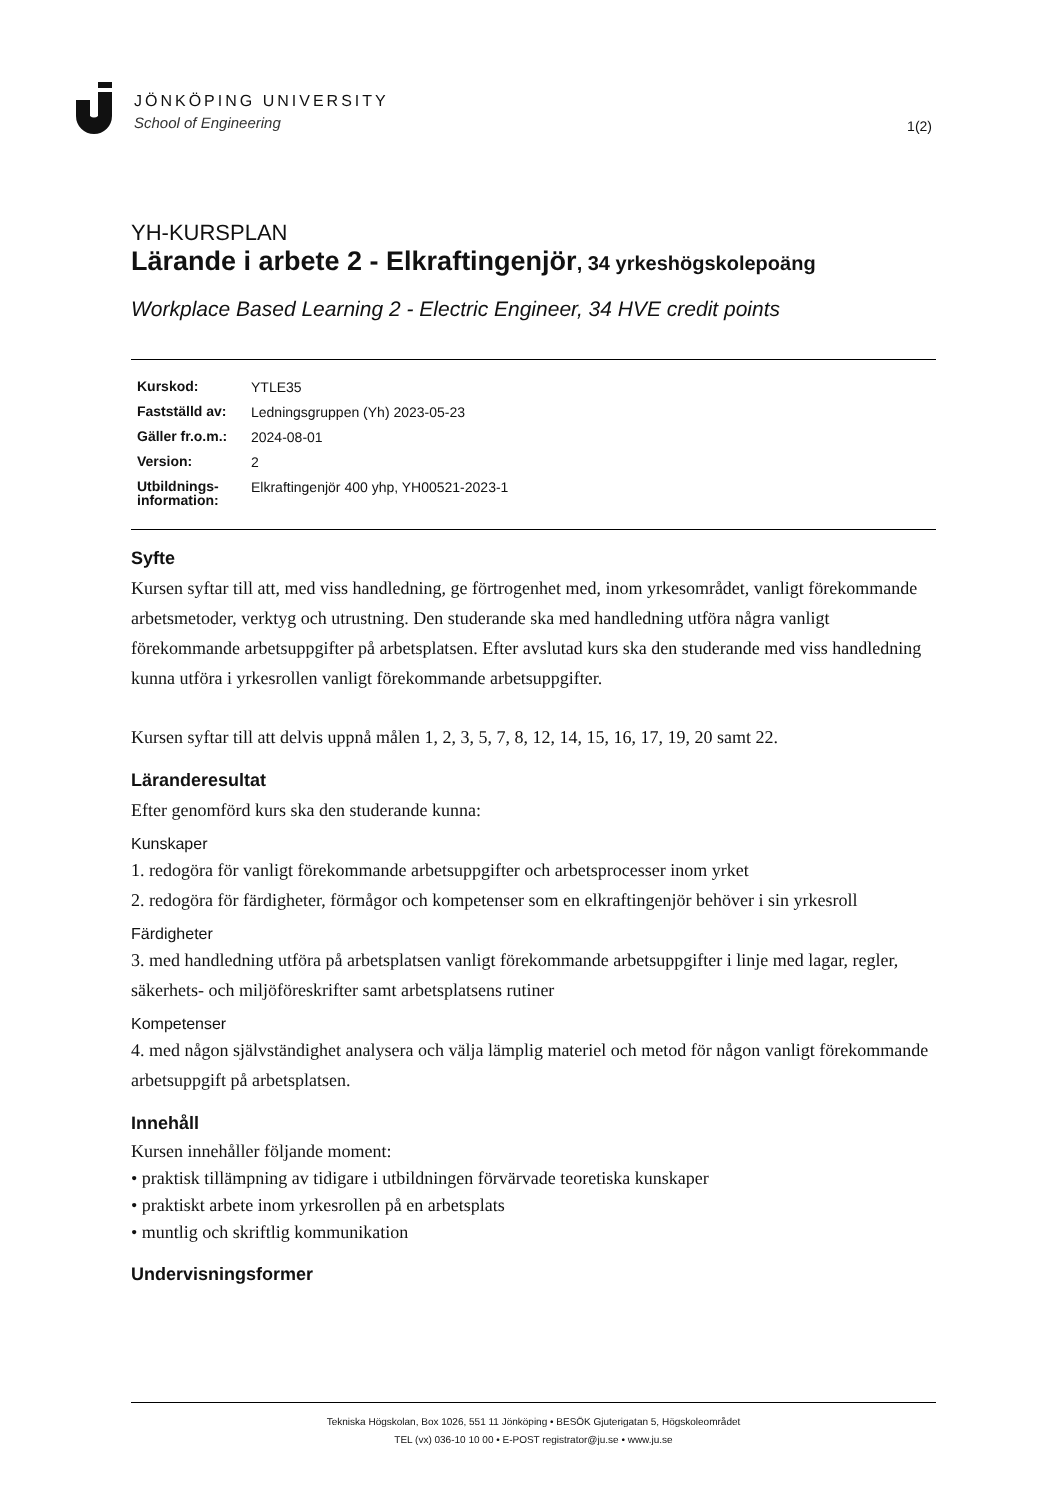JÖNKÖPING UNIVERSITY
School of Engineering
1(2)
YH-KURSPLAN
Lärande i arbete 2 - Elkraftingenjör, 34 yrkeshögskolepoäng
Workplace Based Learning 2 - Electric Engineer, 34 HVE credit points
| Kurskod: | YTLE35 |
| Fastställd av: | Ledningsgruppen (Yh) 2023-05-23 |
| Gäller fr.o.m.: | 2024-08-01 |
| Version: | 2 |
| Utbildnings-information: | Elkraftingenjör 400 yhp, YH00521-2023-1 |
Syfte
Kursen syftar till att, med viss handledning, ge förtrogenhet med, inom yrkesområdet, vanligt förekommande arbetsmetoder, verktyg och utrustning. Den studerande ska med handledning utföra några vanligt förekommande arbetsuppgifter på arbetsplatsen. Efter avslutad kurs ska den studerande med viss handledning kunna utföra i yrkesrollen vanligt förekommande arbetsuppgifter.
Kursen syftar till att delvis uppnå målen 1, 2, 3, 5, 7, 8, 12, 14, 15, 16, 17, 19, 20 samt 22.
Läranderesultat
Efter genomförd kurs ska den studerande kunna:
Kunskaper
1. redogöra för vanligt förekommande arbetsuppgifter och arbetsprocesser inom yrket
2. redogöra för färdigheter, förmågor och kompetenser som en elkraftingenjör behöver i sin yrkesroll
Färdigheter
3. med handledning utföra på arbetsplatsen vanligt förekommande arbetsuppgifter i linje med lagar, regler, säkerhets- och miljöföreskrifter samt arbetsplatsens rutiner
Kompetenser
4. med någon självständighet analysera och välja lämplig materiel och metod för någon vanligt förekommande arbetsuppgift på arbetsplatsen.
Innehåll
Kursen innehåller följande moment:
• praktisk tillämpning av tidigare i utbildningen förvärvade teoretiska kunskaper
• praktiskt arbete inom yrkesrollen på en arbetsplats
• muntlig och skriftlig kommunikation
Undervisningsformer
Tekniska Högskolan, Box 1026, 551 11 Jönköping • BESÖK Gjuterigatan 5, Högskoleområdet
TEL (vx) 036-10 10 00 • E-POST registrator@ju.se • www.ju.se